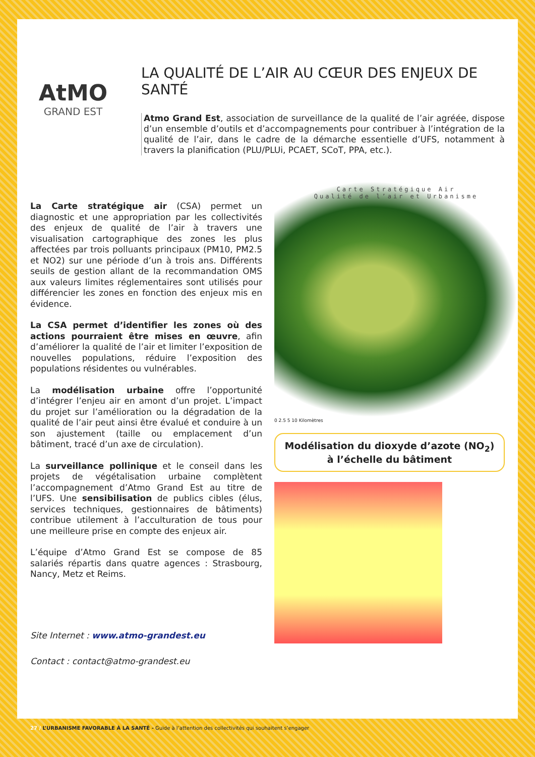AtMO
GRAND EST
LA QUALITÉ DE L’AIR AU CŒUR DES ENJEUX DE SANTÉ
Atmo Grand Est, association de surveillance de la qualité de l’air agréée, dispose d’un ensemble d’outils et d’accompagnements pour contribuer à l’intégration de la qualité de l’air, dans le cadre de la démarche essentielle d’UFS, notamment à travers la planification (PLU/PLUi, PCAET, SCoT, PPA, etc.).
La Carte stratégique air (CSA) permet un diagnostic et une appropriation par les collectivités des enjeux de qualité de l’air à travers une visualisation cartographique des zones les plus affectées par trois polluants principaux (PM10, PM2.5 et NO2) sur une période d’un à trois ans. Différents seuils de gestion allant de la recommandation OMS aux valeurs limites réglementaires sont utilisés pour différencier les zones en fonction des enjeux mis en évidence.
La CSA permet d’identifier les zones où des actions pourraient être mises en œuvre, afin d’améliorer la qualité de l’air et limiter l’exposition de nouvelles populations, réduire l’exposition des populations résidentes ou vulnérables.
La modélisation urbaine offre l’opportunité d’intégrer l’enjeu air en amont d’un projet. L’impact du projet sur l’amélioration ou la dégradation de la qualité de l’air peut ainsi être évalué et conduire à un son ajustement (taille ou emplacement d’un bâtiment, tracé d’un axe de circulation).
La surveillance pollinique et le conseil dans les projets de végétalisation urbaine complètent l’accompagnement d’Atmo Grand Est au titre de l’UFS. Une sensibilisation de publics cibles (élus, services techniques, gestionnaires de bâtiments) contribue utilement à l’acculturation de tous pour une meilleure prise en compte des enjeux air.
L’équipe d’Atmo Grand Est se compose de 85 salariés répartis dans quatre agences : Strasbourg, Nancy, Metz et Reims.
Site Internet : www.atmo-grandest.eu
Contact : contact@atmo-grandest.eu
Carte Stratégique Air
Qualité de l’air et Urbanisme
0 2.5 5 10 Kilomètres
Modélisation du dioxyde d’azote (NO<sub>2</sub>)
à l’échelle du bâtiment
27 / L’URBANISME FAVORABLE À LA SANTÉ - Guide à l’attention des collectivités qui souhaitent s’engager